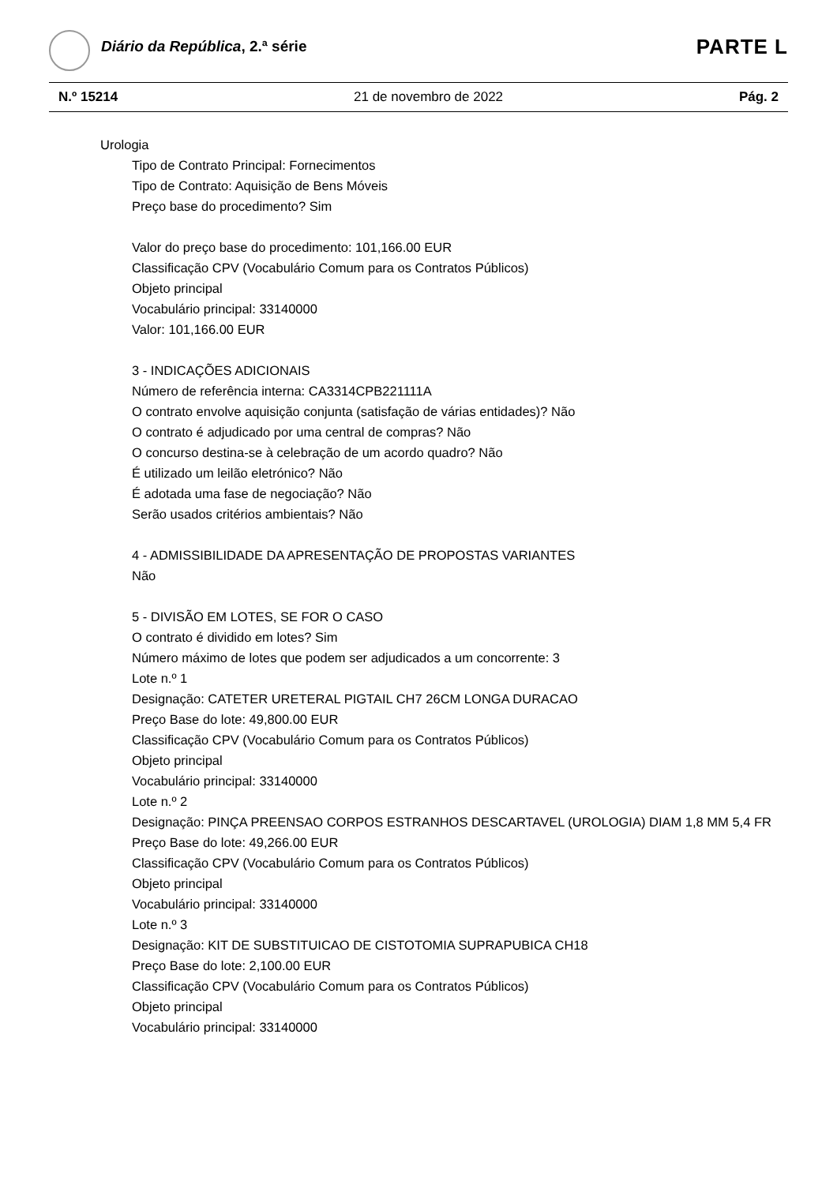Diário da República, 2.ª série PARTE L
N.º 15214 21 de novembro de 2022 Pág. 2
Urologia
Tipo de Contrato Principal: Fornecimentos
Tipo de Contrato: Aquisição de Bens Móveis
Preço base do procedimento? Sim
Valor do preço base do procedimento: 101,166.00 EUR
Classificação CPV (Vocabulário Comum para os Contratos Públicos)
Objeto principal
Vocabulário principal: 33140000
Valor: 101,166.00 EUR
3 - INDICAÇÕES ADICIONAIS
Número de referência interna: CA3314CPB221111A
O contrato envolve aquisição conjunta (satisfação de várias entidades)? Não
O contrato é adjudicado por uma central de compras? Não
O concurso destina-se à celebração de um acordo quadro? Não
É utilizado um leilão eletrónico? Não
É adotada uma fase de negociação? Não
Serão usados critérios ambientais? Não
4 - ADMISSIBILIDADE DA APRESENTAÇÃO DE PROPOSTAS VARIANTES
Não
5 - DIVISÃO EM LOTES, SE FOR O CASO
O contrato é dividido em lotes? Sim
Número máximo de lotes que podem ser adjudicados a um concorrente: 3
Lote n.º 1
Designação: CATETER URETERAL PIGTAIL CH7 26CM LONGA DURACAO
Preço Base do lote: 49,800.00 EUR
Classificação CPV (Vocabulário Comum para os Contratos Públicos)
Objeto principal
Vocabulário principal: 33140000
Lote n.º 2
Designação: PINÇA PREENSAO CORPOS ESTRANHOS DESCARTAVEL (UROLOGIA) DIAM 1,8 MM 5,4 FR
Preço Base do lote: 49,266.00 EUR
Classificação CPV (Vocabulário Comum para os Contratos Públicos)
Objeto principal
Vocabulário principal: 33140000
Lote n.º 3
Designação: KIT DE SUBSTITUICAO DE CISTOTOMIA SUPRAPUBICA CH18
Preço Base do lote: 2,100.00 EUR
Classificação CPV (Vocabulário Comum para os Contratos Públicos)
Objeto principal
Vocabulário principal: 33140000